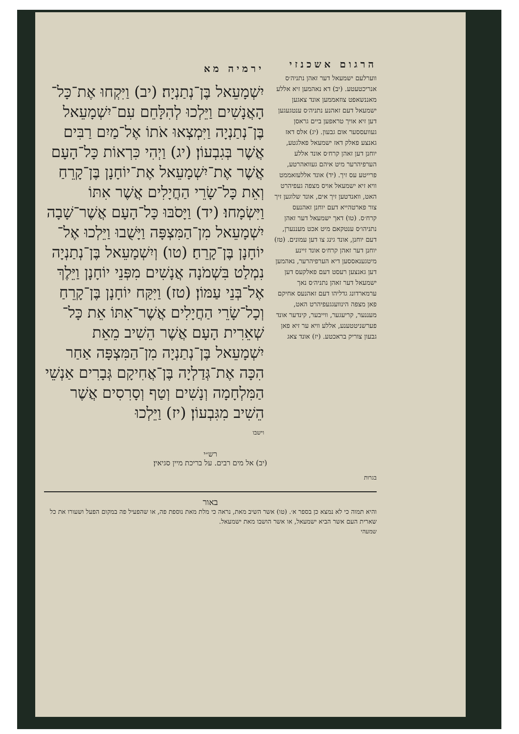הרגום אשכנזי
ווערלעם ישמעאל דער זאהן נתניה׳ס אנריכטעטע. (יב) דא נאהמען זיא אללע מאננשאפט צוזאממען אונד צאגען ישמעאל דעם זאהנע נתניה׳ס ענטגעגען דען זיא אויך טראפען ביים גראסן געוועססער אום גבעון. (יג) אלס דאז גאנצע פאלק דאז ישמעאל פאלגטע, יוחנן דען זאהן קרח׳ס אונד אללע הערפיהרער מיט איהם געוואהרטע, פרייטע עס זיך. (יד) אונד אללעזאממט וויא זיא ישמעאל אויס מצפה געפיהרט האט, וואנדטען זיך אים, אונד שלוגען זיך צור פארטהייא דעם יוחנן זאהנעס קרח׳ס. (טו) דאך ישמעאל דער זאהן נתניהו׳ס ענטקאם מיט אכט מעננערן, דעם יוחנן, אונד גינג צו דען עמונים. (טז) יוחנן דער זאהן קרח׳ס אונד זיינע מיטגענאססען דיא הערפיהרער, נאהמען דען גאנצען רעסט דעם פאלקעס דען ישמעאל דער זאהן נתניה׳ס נאך ערמארדונג גדליהו דעם זאהנעס אחיקם פאן מצפה הינוועגגעפיהרט האט, מעננער, קריעגער, ווייבער, קינדער אונד פערשניטטענע, אללע וויא ער זיא פאן גבעון צוריק בראכטע. (יז) אונד צאג
ירמיה מא
יִשְׁמָעֵאל בֶּן־נְתַנְיָה׃ (יב) וַיִּקְחוּ אֶת־כָּל־הָאֲנָשִׁים וַיֵּלְכוּ לְהִלָּחֵם עִם־יִשְׁמָעֵאל בֶּן־נְתַנְיָה וַיִּמְצְאוּ אֹתוֹ אֶל־מַיִם רַבִּים אֲשֶׁר בְּגִבְעוֹן׃ (יג) וַיְהִי כִּרְאוֹת כָּל־הָעָם אֲשֶׁר אֶת־יִשְׁמָעֵאל אֶת־יוֹחָנָן בֶּן־קָרֵחַ וְאֵת כָּל־שָׂרֵי הַחֲיָלִים אֲשֶׁר אִתּוֹ וַיִּשְׂמָחוּ׃ (יד) וַיָּסֹבּוּ כָּל־הָעָם אֲשֶׁר־שָׁבָה יִשְׁמָעֵאל מִן־הַמִּצְפָּה וַיָּשֻׁבוּ וַיֵּלְכוּ אֶל־יוֹחָנָן בֶּן־קָרֵחַ׃ (טו) וְיִשְׁמָעֵאל בֶּן־נְתַנְיָה נִמְלַט בִּשְׁמֹנָה אֲנָשִׁים מִפְּנֵי יוֹחָנָן וַיֵּלֶךְ אֶל־בְּנֵי עַמּוֹן׃ (טז) וַיִּקַּח יוֹחָנָן בֶּן־קָרֵחַ וְכָל־שָׂרֵי הַחֲיָלִים אֲשֶׁר־אִתּוֹ אֵת כָּל־שְׁאֵרִית הָעָם אֲשֶׁר הֵשִׁיב מֵאֵת יִשְׁמָעֵאל בֶּן־נְתַנְיָה מִן־הַמִּצְפָּה אַחַר הִכָּה אֶת־גְּדַלְיָה בֶּן־אֲחִיקָם גְּבָרִים אַנְשֵׁי הַמִּלְחָמָה וְנָשִׁים וְטַף וְסָרִסִים אֲשֶׁר הֵשִׁיב מִגִּבְעוֹן׃ (יז) וַיֵּלְכוּ
וישבו
רש״י
(יב) אל מים רבים. על בריכת מיין סגיאין׃
בגרות
באור
והיא תמוה כי לא נמצא כן בספר א׳. (טו) אשר השיב מאת, נראה כי מלת מאת נוספת פה, או שהפעיל פה במקום הפעל ושעורו את כל שארית העם אשר הביא ישמעאל, או אשר הושבו מאת ישמעאל.
שמעהי